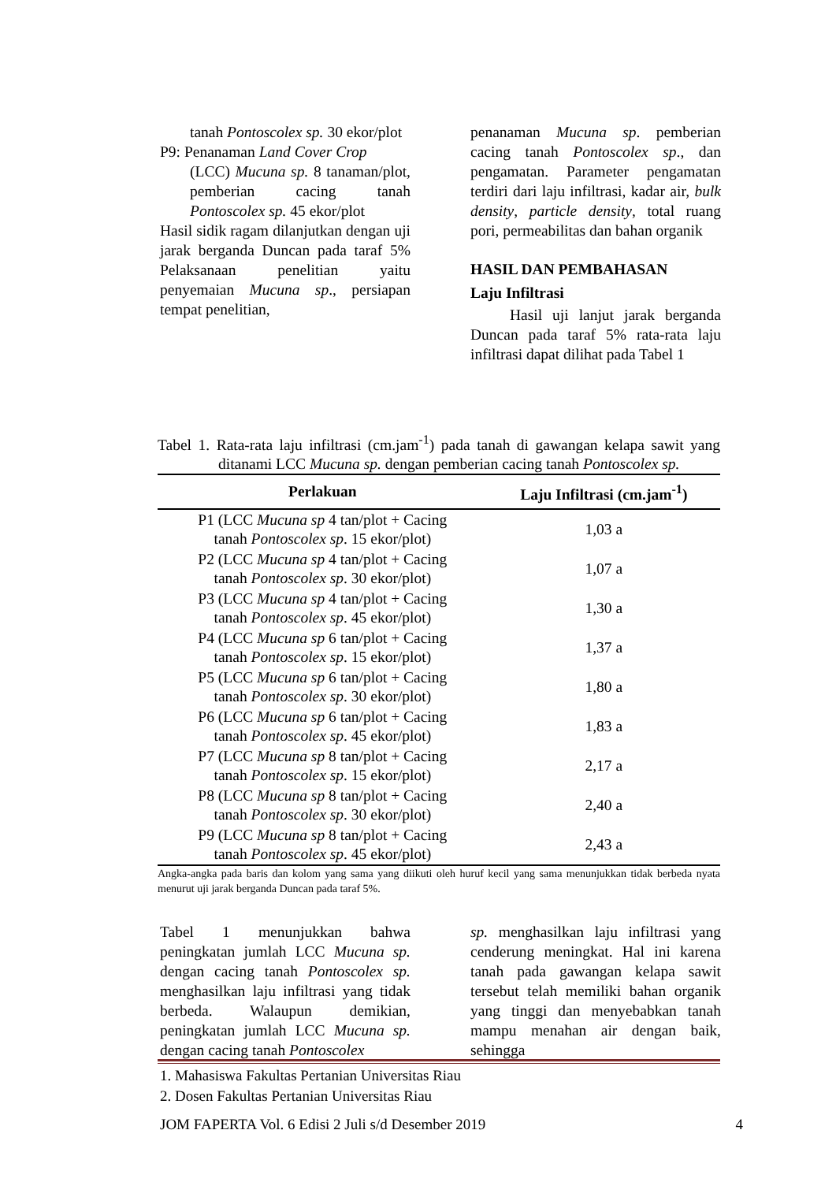tanah Pontoscolex sp. 30 ekor/plot
P9: Penanaman Land Cover Crop
(LCC) Mucuna sp. 8 tanaman/plot, pemberian cacing tanah Pontoscolex sp. 45 ekor/plot
Hasil sidik ragam dilanjutkan dengan uji jarak berganda Duncan pada taraf 5% Pelaksanaan penelitian yaitu penyemaian Mucuna sp., persiapan tempat penelitian,
penanaman Mucuna sp. pemberian cacing tanah Pontoscolex sp., dan pengamatan. Parameter pengamatan terdiri dari laju infiltrasi, kadar air, bulk density, particle density, total ruang pori, permeabilitas dan bahan organik
HASIL DAN PEMBAHASAN
Laju Infiltrasi
Hasil uji lanjut jarak berganda Duncan pada taraf 5% rata-rata laju infiltrasi dapat dilihat pada Tabel 1
Tabel 1. Rata-rata laju infiltrasi (cm.jam<sup>-1</sup>) pada tanah di gawangan kelapa sawit yang ditanami LCC Mucuna sp. dengan pemberian cacing tanah Pontoscolex sp.
| Perlakuan | Laju Infiltrasi (cm.jam<sup>-1</sup>) |
| --- | --- |
| P1 (LCC Mucuna sp 4 tan/plot + Cacing tanah Pontoscolex sp . 15 ekor/plot) | 1,03 a |
| P2 (LCC Mucuna sp 4 tan/plot + Cacing tanah Pontoscolex sp . 30 ekor/plot) | 1,07 a |
| P3 (LCC Mucuna sp 4 tan/plot + Cacing tanah Pontoscolex sp . 45 ekor/plot) | 1,30 a |
| P4 (LCC Mucuna sp 6 tan/plot + Cacing tanah Pontoscolex sp . 15 ekor/plot) | 1,37 a |
| P5 (LCC Mucuna sp 6 tan/plot + Cacing tanah Pontoscolex sp . 30 ekor/plot) | 1,80 a |
| P6 (LCC Mucuna sp 6 tan/plot + Cacing tanah Pontoscolex sp . 45 ekor/plot) | 1,83 a |
| P7 (LCC Mucuna sp 8 tan/plot + Cacing tanah Pontoscolex sp . 15 ekor/plot) | 2,17 a |
| P8 (LCC Mucuna sp 8 tan/plot + Cacing tanah Pontoscolex sp . 30 ekor/plot) | 2,40 a |
| P9 (LCC Mucuna sp 8 tan/plot + Cacing tanah Pontoscolex sp . 45 ekor/plot) | 2,43 a |
Angka-angka pada baris dan kolom yang sama yang diikuti oleh huruf kecil yang sama menunjukkan tidak berbeda nyata menurut uji jarak berganda Duncan pada taraf 5%.
Tabel 1 menunjukkan bahwa peningkatan jumlah LCC Mucuna sp. dengan cacing tanah Pontoscolex sp. menghasilkan laju infiltrasi yang tidak berbeda. Walaupun demikian, peningkatan jumlah LCC Mucuna sp. dengan cacing tanah Pontoscolex
sp. menghasilkan laju infiltrasi yang cenderung meningkat. Hal ini karena tanah pada gawangan kelapa sawit tersebut telah memiliki bahan organik yang tinggi dan menyebabkan tanah mampu menahan air dengan baik, sehingga
1. Mahasiswa Fakultas Pertanian Universitas Riau
2. Dosen Fakultas Pertanian Universitas Riau
JOM FAPERTA Vol. 6 Edisi 2 Juli s/d Desember 2019 4